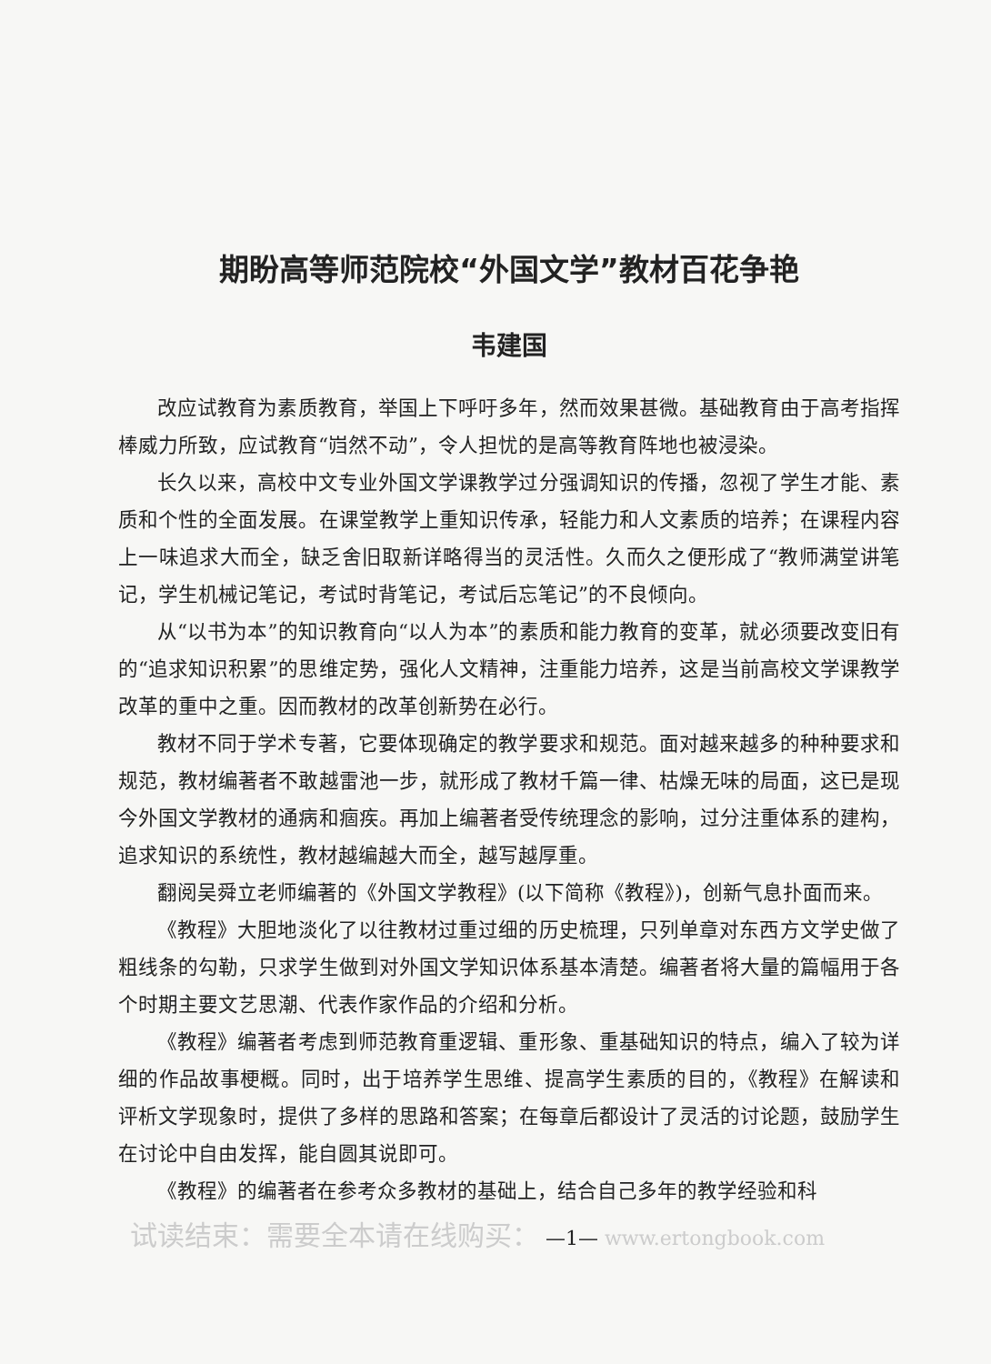期盼高等师范院校“外国文学”教材百花争艳
韦建国
改应试教育为素质教育，举国上下呼吁多年，然而效果甚微。基础教育由于高考指挥棒威力所致，应试教育“岿然不动”，令人担忧的是高等教育阵地也被浸染。
长久以来，高校中文专业外国文学课教学过分强调知识的传播，忽视了学生才能、素质和个性的全面发展。在课堂教学上重知识传承，轻能力和人文素质的培养；在课程内容上一味追求大而全，缺乏舍旧取新详略得当的灵活性。久而久之便形成了“教师满堂讲笔记，学生机械记笔记，考试时背笔记，考试后忘笔记”的不良倾向。
从“以书为本”的知识教育向“以人为本”的素质和能力教育的变革，就必须要改变旧有的“追求知识积累”的思维定势，强化人文精神，注重能力培养，这是当前高校文学课教学改革的重中之重。因而教材的改革创新势在必行。
教材不同于学术专著，它要体现确定的教学要求和规范。面对越来越多的种种要求和规范，教材编著者不敢越雷池一步，就形成了教材千篇一律、枯燥无味的局面，这已是现今外国文学教材的通病和痼疾。再加上编著者受传统理念的影响，过分注重体系的建构，追求知识的系统性，教材越编越大而全，越写越厚重。
翻阅吴舜立老师编著的《外国文学教程》(以下简称《教程》)，创新气息扑面而来。
《教程》大胆地淡化了以往教材过重过细的历史梳理，只列单章对东西方文学史做了粗线条的勾勒，只求学生做到对外国文学知识体系基本清楚。编著者将大量的篇幅用于各个时期主要文艺思潮、代表作家作品的介绍和分析。
《教程》编著者考虑到师范教育重逻辑、重形象、重基础知识的特点，编入了较为详细的作品故事梗概。同时，出于培养学生思维、提高学生素质的目的，《教程》在解读和评析文学现象时，提供了多样的思路和答案；在每章后都设计了灵活的讨论题，鼓励学生在讨论中自由发挥，能自圆其说即可。
《教程》的编著者在参考众多教材的基础上，结合自己多年的教学经验和科
试读结束：需要全本请在线购买： —1— www.ertongbook.com